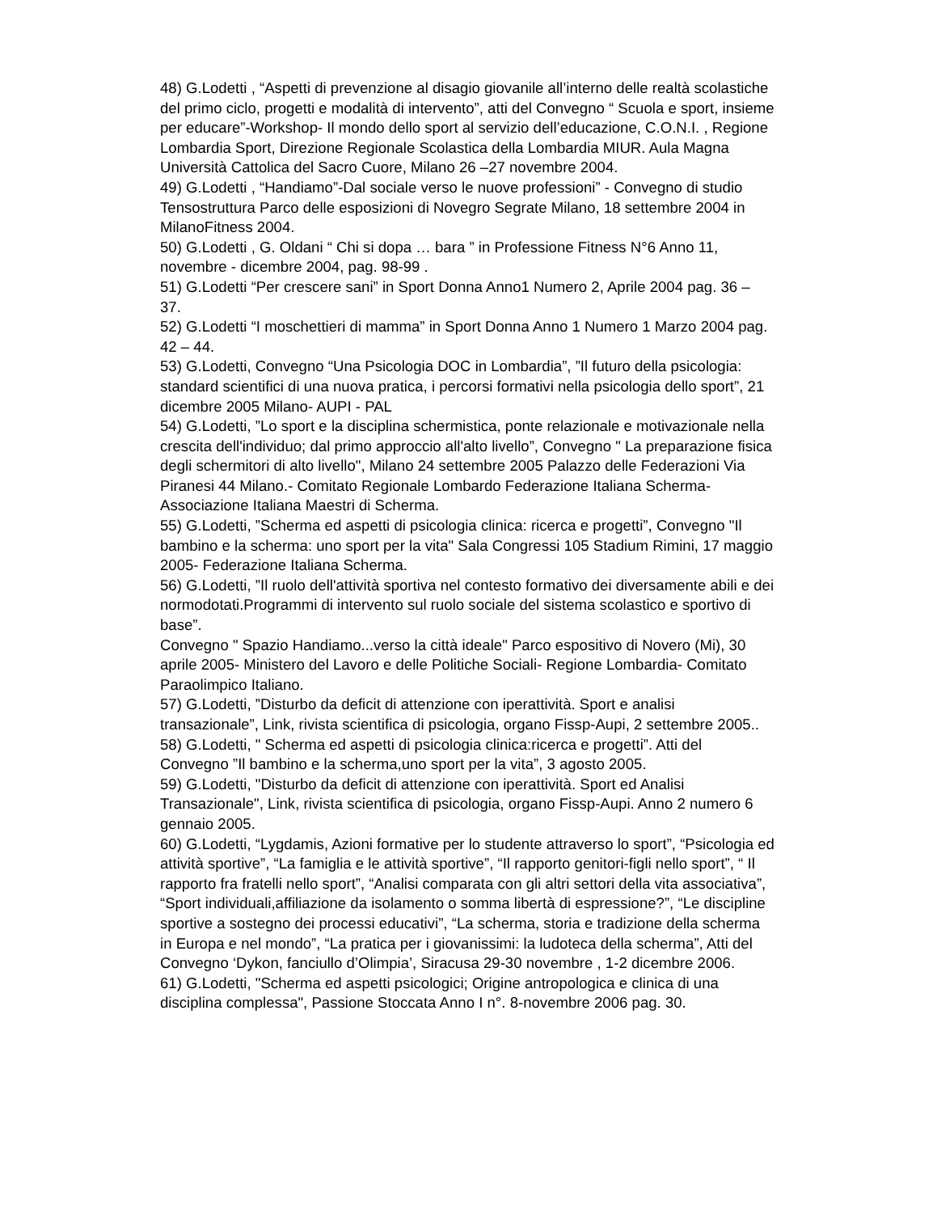48) G.Lodetti , “Aspetti di prevenzione al disagio giovanile all’interno delle realtà scolastiche del primo ciclo, progetti e modalità di intervento”, atti del Convegno “ Scuola e sport, insieme per educare”-Workshop- Il mondo dello sport al servizio dell’educazione, C.O.N.I. , Regione Lombardia Sport, Direzione Regionale Scolastica della Lombardia MIUR. Aula Magna Università Cattolica del Sacro Cuore, Milano 26 –27 novembre 2004.
49) G.Lodetti , “Handiamo”-Dal sociale verso le nuove professioni” - Convegno di studio Tensostruttura Parco delle esposizioni di Novegro Segrate Milano, 18 settembre 2004 in MilanoFitness 2004.
50) G.Lodetti , G. Oldani “ Chi si dopa … bara ” in Professione Fitness N°6 Anno 11, novembre - dicembre 2004, pag. 98-99 .
51) G.Lodetti “Per crescere sani” in Sport Donna Anno1 Numero 2, Aprile 2004 pag. 36 – 37.
52) G.Lodetti “I moschettieri di mamma” in Sport Donna Anno 1 Numero 1 Marzo 2004 pag. 42 – 44.
53) G.Lodetti, Convegno “Una Psicologia DOC in Lombardia”, ”Il futuro della psicologia: standard scientifici di una nuova pratica, i percorsi formativi nella psicologia dello sport”, 21 dicembre 2005 Milano- AUPI - PAL
54) G.Lodetti, ”Lo sport e la disciplina schermistica, ponte relazionale e motivazionale nella crescita dell'individuo; dal primo approccio all'alto livello”, Convegno " La preparazione fisica degli schermitori di alto livello", Milano 24 settembre 2005 Palazzo delle Federazioni Via Piranesi 44 Milano.- Comitato Regionale Lombardo Federazione Italiana Scherma- Associazione Italiana Maestri di Scherma.
55) G.Lodetti, ”Scherma ed aspetti di psicologia clinica: ricerca e progetti”, Convegno "Il bambino e la scherma: uno sport per la vita" Sala Congressi 105 Stadium Rimini, 17 maggio 2005- Federazione Italiana Scherma.
56) G.Lodetti, ”Il ruolo dell'attività sportiva nel contesto formativo dei diversamente abili e dei normodotati.Programmi di intervento sul ruolo sociale del sistema scolastico e sportivo di base”.
Convegno " Spazio Handiamo...verso la città ideale" Parco espositivo di Novero (Mi), 30 aprile 2005- Ministero del Lavoro e delle Politiche Sociali- Regione Lombardia- Comitato Paraolimpico Italiano.
57) G.Lodetti, ”Disturbo da deficit di attenzione con iperattività. Sport e analisi transazionale”, Link, rivista scientifica di psicologia, organo Fissp-Aupi, 2 settembre 2005..
58) G.Lodetti, " Scherma ed aspetti di psicologia clinica:ricerca e progetti”. Atti del Convegno ”Il bambino e la scherma,uno sport per la vita”, 3 agosto 2005.
59) G.Lodetti, "Disturbo da deficit di attenzione con iperattività. Sport ed Analisi Transazionale", Link, rivista scientifica di psicologia, organo Fissp-Aupi. Anno 2 numero 6 gennaio 2005.
60) G.Lodetti, “Lygdamis, Azioni formative per lo studente attraverso lo sport”, “Psicologia ed attività sportive”, “La famiglia e le attività sportive”, “Il rapporto genitori-figli nello sport”, “ Il rapporto fra fratelli nello sport”, “Analisi comparata con gli altri settori della vita associativa”, “Sport individuali,affiliazione da isolamento o somma libertà di espressione?”, “Le discipline sportive a sostegno dei processi educativi”, “La scherma, storia e tradizione della scherma in Europa e nel mondo”, “La pratica per i giovanissimi: la ludoteca della scherma”, Atti del Convegno ‘Dykon, fanciullo d’Olimpia’, Siracusa 29-30 novembre , 1-2 dicembre 2006.
61) G.Lodetti, "Scherma ed aspetti psicologici; Origine antropologica e clinica di una disciplina complessa", Passione Stoccata Anno I n°. 8-novembre 2006 pag. 30.